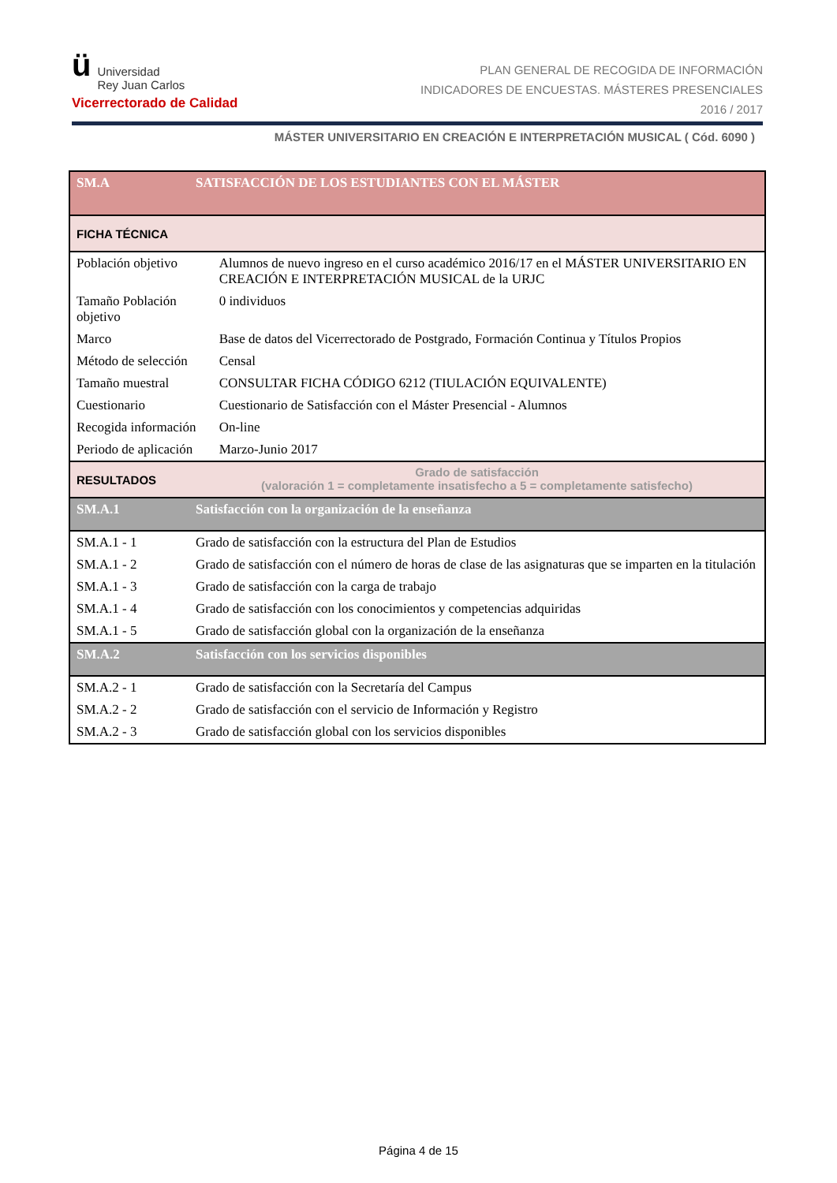ü Universidad
Rey Juan Carlos
Vicerrectorado de Calidad
PLAN GENERAL DE RECOGIDA DE INFORMACIÓN
INDICADORES DE ENCUESTAS. MÁSTERES PRESENCIALES
2016 / 2017
MÁSTER UNIVERSITARIO EN CREACIÓN E INTERPRETACIÓN MUSICAL ( Cód. 6090 )
| SM.A | SATISFACCIÓN DE LOS ESTUDIANTES CON EL MÁSTER | |
| FICHA TÉCNICA | | |
| Población objetivo | | Alumnos de nuevo ingreso en el curso académico 2016/17 en el MÁSTER UNIVERSITARIO EN CREACIÓN E INTERPRETACIÓN MUSICAL de la URJC |
| Tamaño Población objetivo | | 0 individuos |
| Marco | | Base de datos del Vicerrectorado de Postgrado, Formación Continua y Títulos Propios |
| Método de selección | | Censal |
| Tamaño muestral | | CONSULTAR FICHA CÓDIGO 6212 (TIULACIÓN EQUIVALENTE) |
| Cuestionario | | Cuestionario de Satisfacción con el Máster Presencial - Alumnos |
| Recogida información | | On-line |
| Periodo de aplicación | | Marzo-Junio 2017 |
| RESULTADOS | Grado de satisfacción (valoración 1 = completamente insatisfecho a 5 = completamente satisfecho) | |
| SM.A.1 | Satisfacción con la organización de la enseñanza | |
| SM.A.1 - 1 | Grado de satisfacción con la estructura del Plan de Estudios | |
| SM.A.1 - 2 | Grado de satisfacción con el número de horas de clase de las asignaturas que se imparten en la titulación | |
| SM.A.1 - 3 | Grado de satisfacción con la carga de trabajo | |
| SM.A.1 - 4 | Grado de satisfacción con los conocimientos y competencias adquiridas | |
| SM.A.1 - 5 | Grado de satisfacción global con la organización de la enseñanza | |
| SM.A.2 | Satisfacción con los servicios disponibles | |
| SM.A.2 - 1 | Grado de satisfacción con la Secretaría del Campus | |
| SM.A.2 - 2 | Grado de satisfacción con el servicio de Información y Registro | |
| SM.A.2 - 3 | Grado de satisfacción global con los servicios disponibles | |
Página 4 de 15